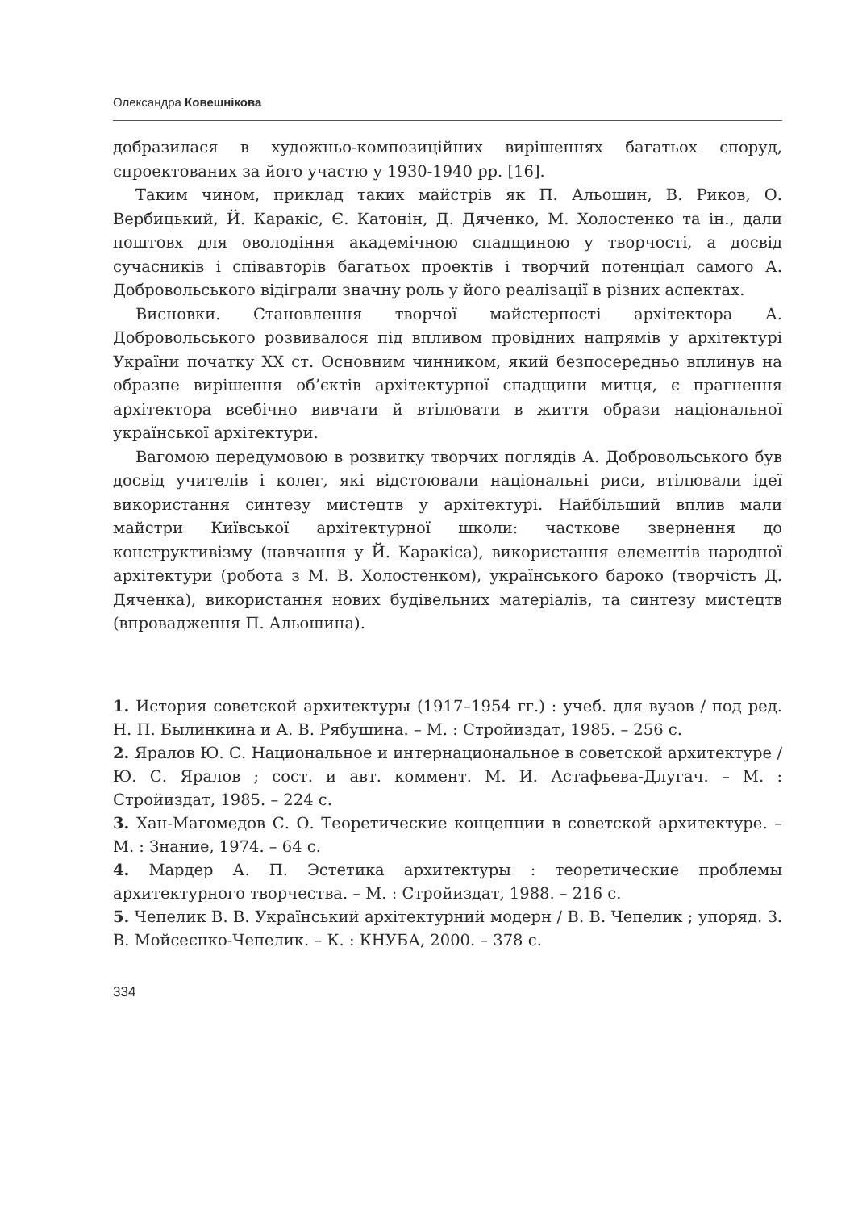Олександра Ковешнікова
добразилася в художньо-композиційних вирішеннях багатьох споруд, спроектованих за його участю у 1930-1940 рр. [16].
Таким чином, приклад таких майстрів як П. Альошин, В. Риков, О. Вербицький, Й. Каракіс, Є. Катонін, Д. Дяченко, М. Холостенко та ін., дали поштовх для оволодіння академічною спадщиною у творчості, а досвід сучасників і співавторів багатьох проектів і творчий потенціал самого А. Добровольського відіграли значну роль у його реалізації в різних аспектах.
Висновки. Становлення творчої майстерності архітектора А. Добровольського розвивалося під впливом провідних напрямів у архітектурі України початку XX ст. Основним чинником, який безпосередньо вплинув на образне вирішення об’єктів архітектурної спадщини митця, є прагнення архітектора всебічно вивчати й втілювати в життя образи національної української архітектури.
Вагомою передумовою в розвитку творчих поглядів А. Добровольського був досвід учителів і колег, які відстоювали національні риси, втілювали ідеї використання синтезу мистецтв у архітектурі. Найбільший вплив мали майстри Київської архітектурної школи: часткове звернення до конструктивізму (навчання у Й. Каракіса), використання елементів народної архітектури (робота з М. В. Холостенком), українського бароко (творчість Д. Дяченка), використання нових будівельних матеріалів, та синтезу мистецтв (впровадження П. Альошина).
1. История советской архитектуры (1917–1954 гг.) : учеб. для вузов / под ред. Н. П. Былинкина и А. В. Рябушина. – М. : Стройиздат, 1985. – 256 с.
2. Яралов Ю. С. Национальное и интернациональное в советской архитектуре / Ю. С. Яралов ; сост. и авт. коммент. М. И. Астафьева-Длугач. – М. : Стройиздат, 1985. – 224 с.
3. Хан-Магомедов С. О. Теоретические концепции в советской архитектуре. – М. : Знание, 1974. – 64 с.
4. Мардер А. П. Эстетика архитектуры : теоретические проблемы архитектурного творчества. – М. : Стройиздат, 1988. – 216 с.
5. Чепелик В. В. Український архітектурний модерн / В. В. Чепелик ; упоряд. З. В. Мойсеєнко-Чепелик. – К. : КНУБА, 2000. – 378 с.
334